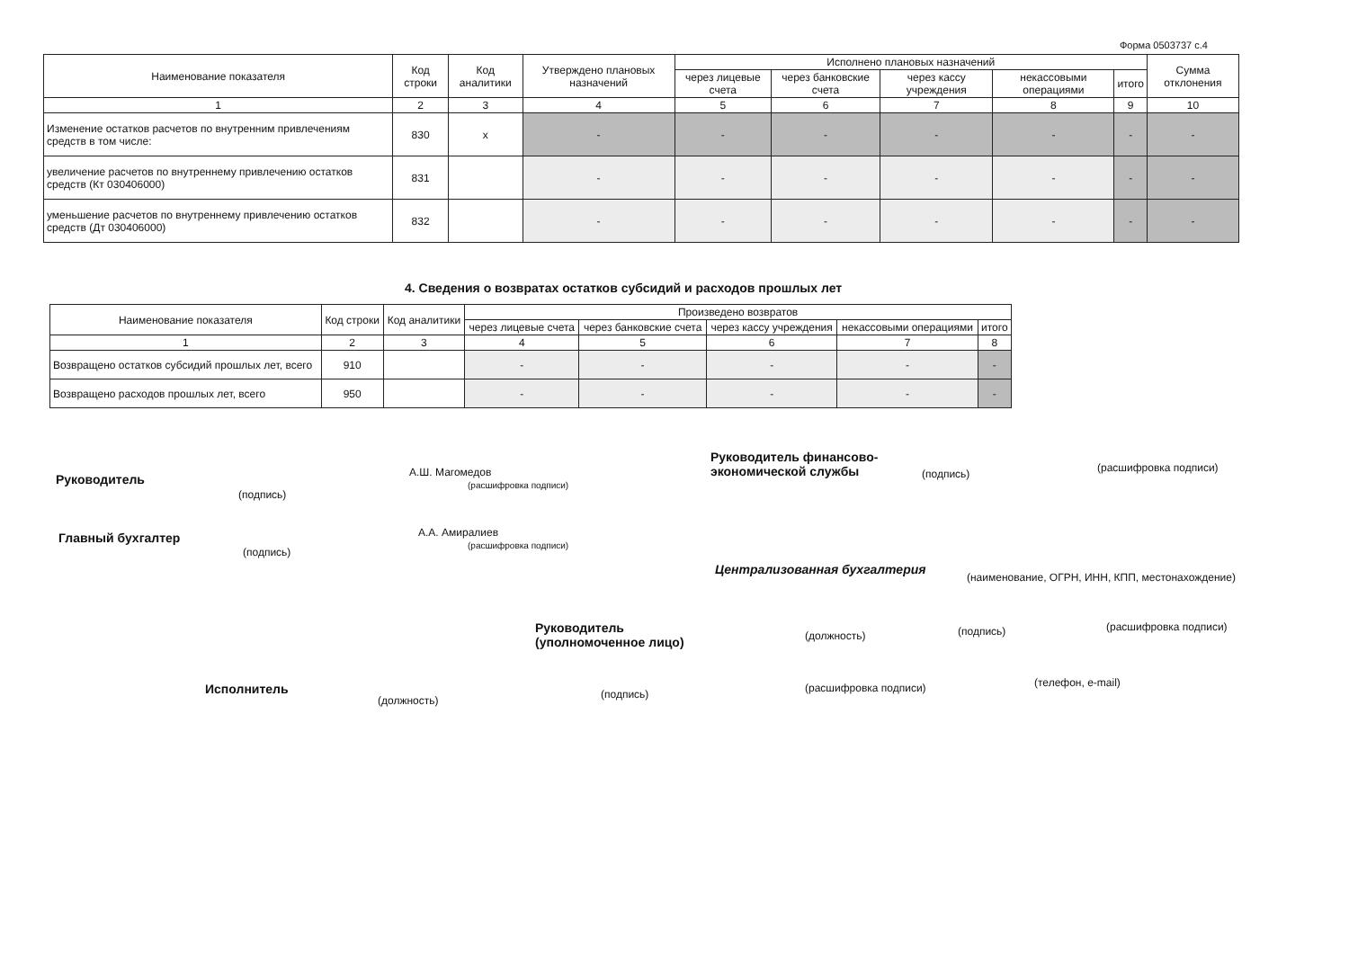Форма 0503737 с.4
| Наименование показателя | Код строки | Код аналитики | Утверждено плановых назначений | Исполнено плановых назначений | | | | | Сумма отклонения |
| --- | --- | --- | --- | --- | --- | --- | --- | --- | --- |
| | | | | через лицевые счета | через банковские счета | через кассу учреждения | некассовыми операциями | итого | |
| 1 | 2 | 3 | 4 | 5 | 6 | 7 | 8 | 9 | 10 |
| Изменение остатков расчетов по внутренним привлечениям средств в том числе: | 830 | x | - | - | - | - | - | - | - |
| увеличение расчетов по внутреннему привлечению остатков средств (Кт 030406000) | 831 | | - | - | - | - | - | - | - |
| уменьшение расчетов по внутреннему привлечению остатков средств (Дт 030406000) | 832 | | - | - | - | - | - | - | - |
4. Сведения о возвратах остатков субсидий и расходов прошлых лет
| Наименование показателя | Код строки | Код аналитики | Произведено возвратов | | | | |
| --- | --- | --- | --- | --- | --- | --- | --- |
| | | | через лицевые счета | через банковские счета | через кассу учреждения | некассовыми операциями | итого |
| 1 | 2 | 3 | 4 | 5 | 6 | 7 | 8 |
| Возвращено остатков субсидий прошлых лет, всего | 910 | | - | - | - | - | - |
| Возвращено расходов прошлых лет, всего | 950 | | - | - | - | - | - |
Руководитель
(подпись)
А.Ш. Магомедов
(расшифровка подписи)
Руководитель финансово-экономической службы
(подпись) (расшифровка подписи)
Главный бухгалтер
(подпись)
А.А. Амиралиев
(расшифровка подписи)
Централизованная бухгалтерия
(наименование, ОГРН, ИНН, КПП, местонахождение)
Руководитель
(уполномоченное лицо)
(должность) (подпись) (расшифровка подписи)
Исполнитель
(должность) (подпись) (расшифровка подписи) (телефон, e-mail)